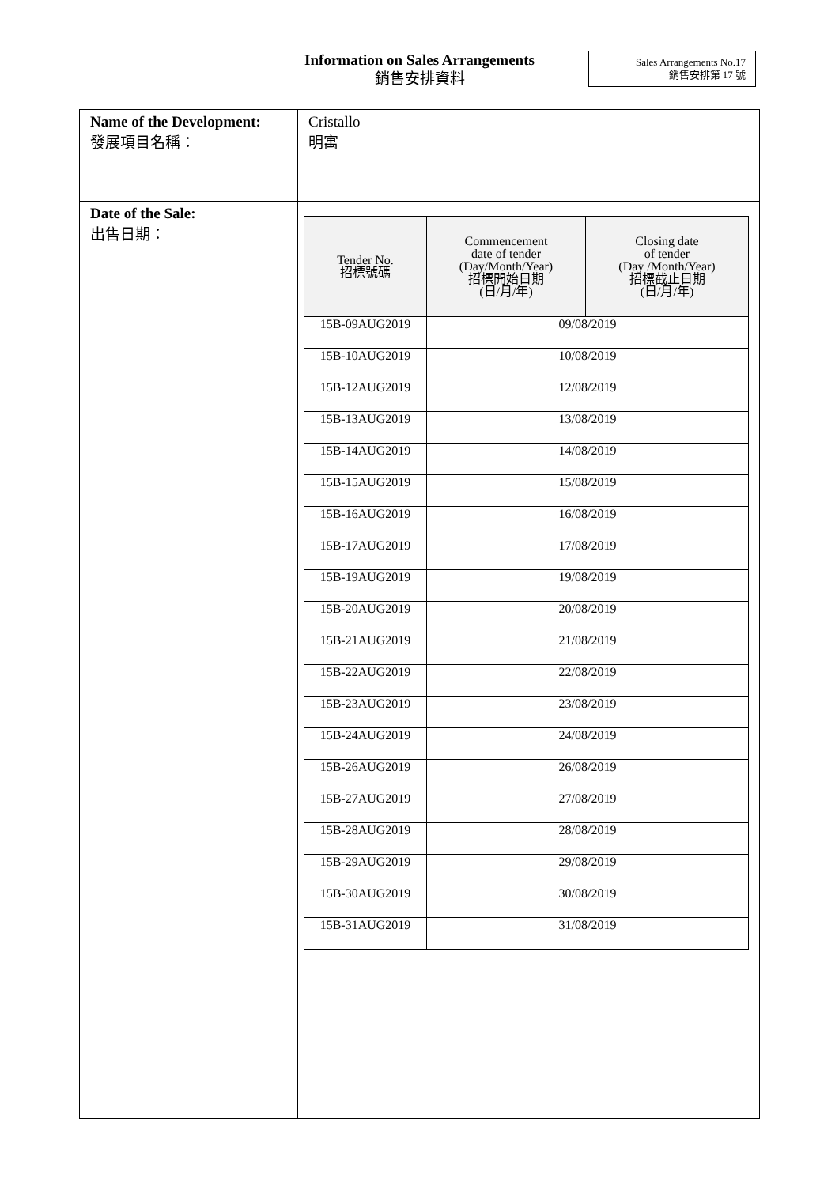Information on Sales Arrangements
銷售安排資料
Sales Arrangements No.17
銷售安排第 17 號
| Name of the Development: 發展項目名稱： | Cristallo 明寓 |
| Date of the Sale: 出售日期： | / Tender No. 招標號碼 / Commencement date of tender (Day/Month/Year) 招標開始日期 (日/月/年) / Closing date of tender (Day /Month/Year) 招標截止日期 (日/月/年) / / --- / --- / --- / / 15B-09AUG2019 / 09/08/2019 / / / 15B-10AUG2019 / 10/08/2019 / / / 15B-12AUG2019 / 12/08/2019 / / / 15B-13AUG2019 / 13/08/2019 / / / 15B-14AUG2019 / 14/08/2019 / / / 15B-15AUG2019 / 15/08/2019 / / / 15B-16AUG2019 / 16/08/2019 / / / 15B-17AUG2019 / 17/08/2019 / / / 15B-19AUG2019 / 19/08/2019 / / / 15B-20AUG2019 / 20/08/2019 / / / 15B-21AUG2019 / 21/08/2019 / / / 15B-22AUG2019 / 22/08/2019 / / / 15B-23AUG2019 / 23/08/2019 / / / 15B-24AUG2019 / 24/08/2019 / / / 15B-26AUG2019 / 26/08/2019 / / / 15B-27AUG2019 / 27/08/2019 / / / 15B-28AUG2019 / 28/08/2019 / / / 15B-29AUG2019 / 29/08/2019 / / / 15B-30AUG2019 / 30/08/2019 / / / 15B-31AUG2019 / 31/08/2019 / / |